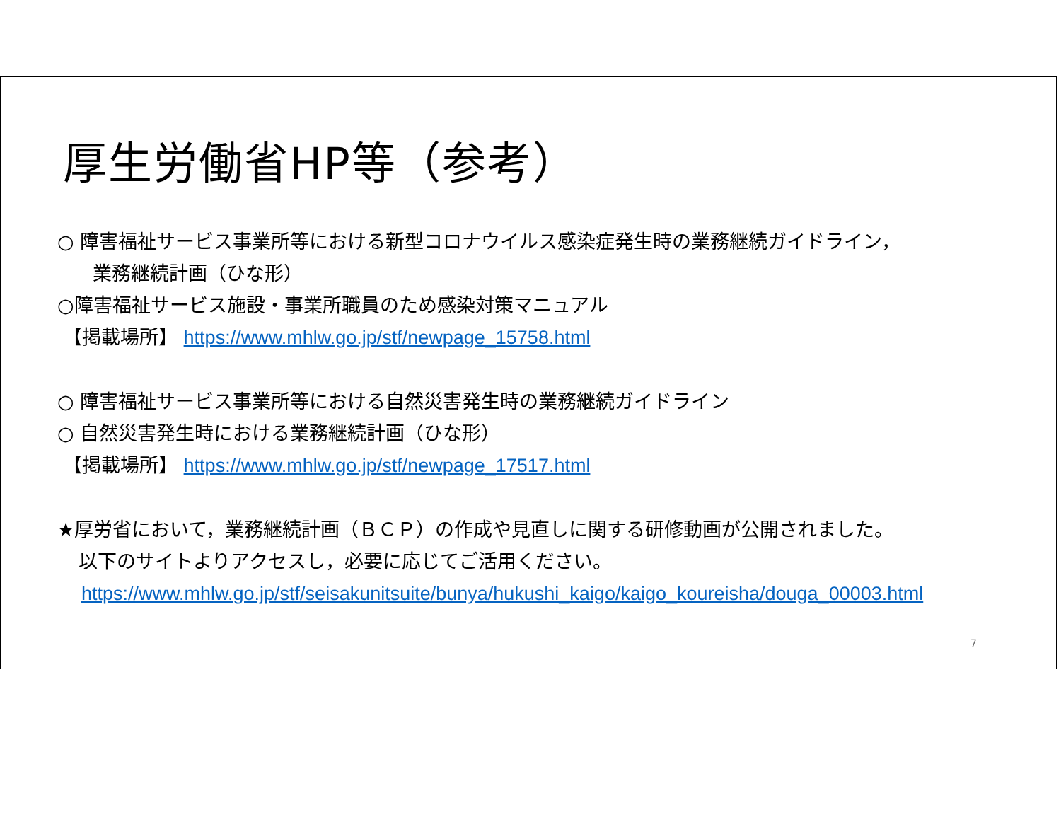厚生労働省HP等（参考）
○ 障害福祉サービス事業所等における新型コロナウイルス感染症発生時の業務継続ガイドライン，
業務継続計画（ひな形）
○障害福祉サービス施設・事業所職員のため感染対策マニュアル
【掲載場所】 https://www.mhlw.go.jp/stf/newpage_15758.html
○ 障害福祉サービス事業所等における自然災害発生時の業務継続ガイドライン
○ 自然災害発生時における業務継続計画（ひな形）
【掲載場所】 https://www.mhlw.go.jp/stf/newpage_17517.html
★厚労省において，業務継続計画（ＢＣＰ）の作成や見直しに関する研修動画が公開されました。
以下のサイトよりアクセスし，必要に応じてご活用ください。
https://www.mhlw.go.jp/stf/seisakunitsuite/bunya/hukushi_kaigo/kaigo_koureisha/douga_00003.html
7